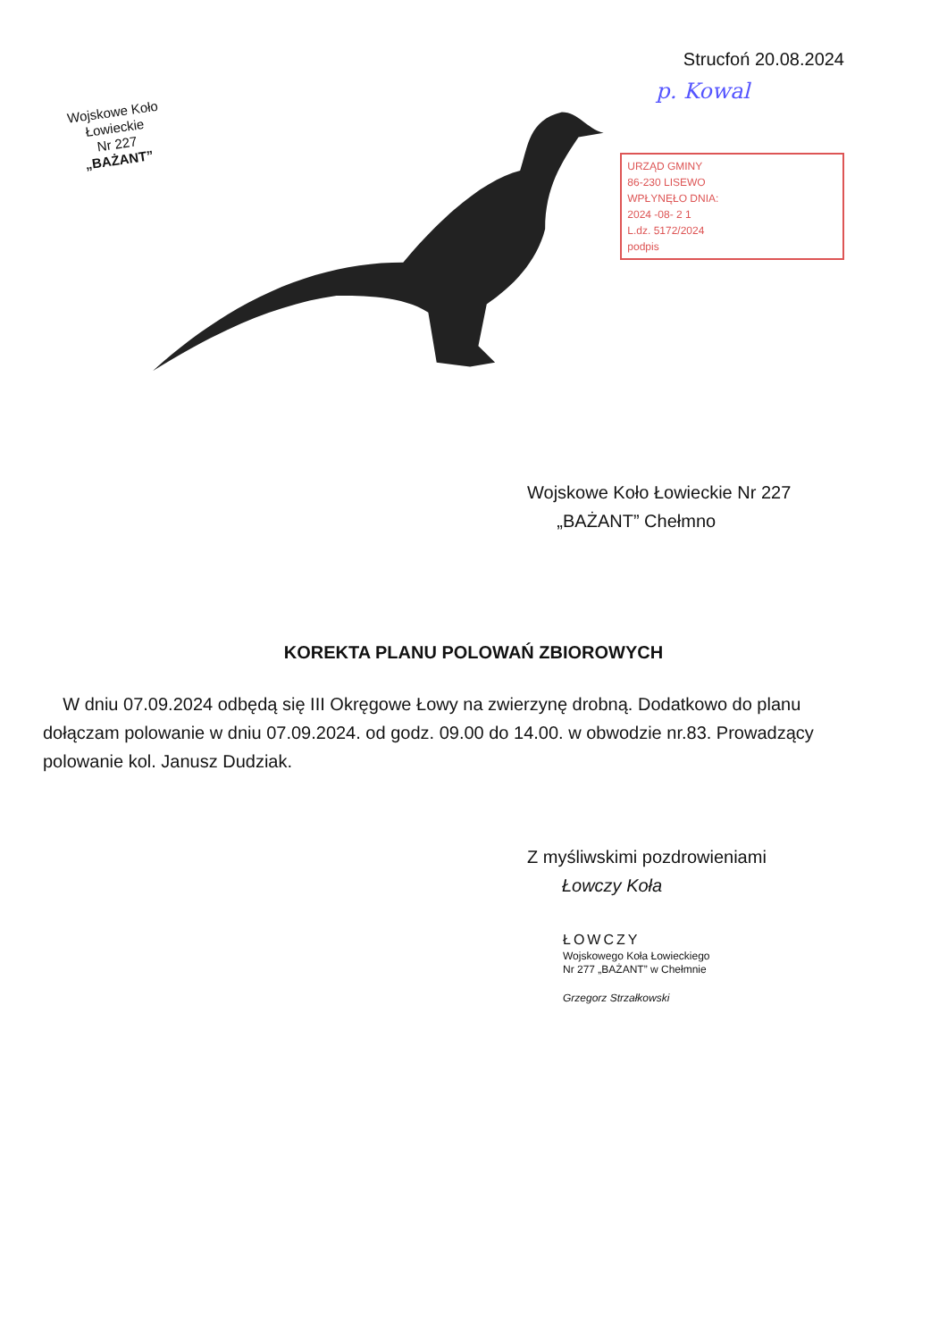Wojskowe Koło Łowieckie
Nr 227
„BAŻANT”
Strucfoń 20.08.2024
p. Kowal
URZĄD GMINY
86-230 LISEWO
WPŁYNĘŁO DNIA:
2024 -08- 2 1
L.dz. 5172/2024
podpis
Wojskowe Koło Łowieckie Nr 227
„BAŻANT” Chełmno
KOREKTA PLANU POLOWAŃ ZBIOROWYCH
W dniu 07.09.2024 odbędą się III Okręgowe Łowy na zwierzynę drobną. Dodatkowo do planu dołączam polowanie w dniu 07.09.2024. od godz. 09.00 do 14.00. w obwodzie nr.83. Prowadzący polowanie kol. Janusz Dudziak.
Z myśliwskimi pozdrowieniami
Łowczy Koła
ŁOWCZY
Wojskowego Koła Łowieckiego
Nr 277 „BAŻANT” w Chełmnie
Grzegorz Strzałkowski